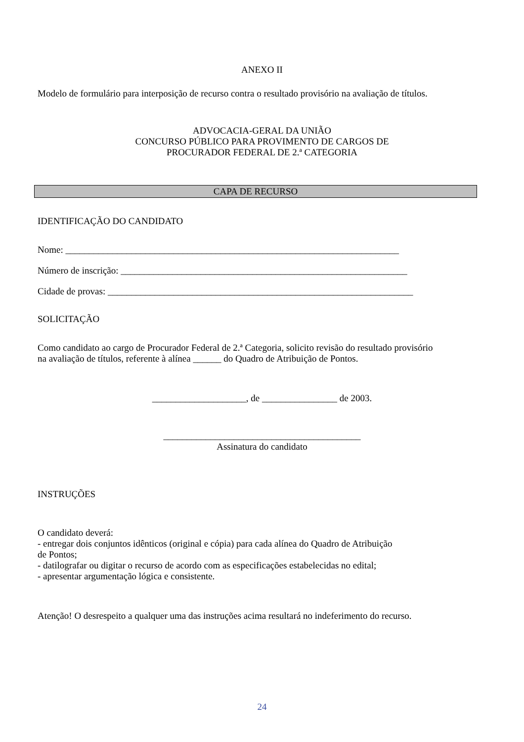ANEXO II
Modelo de formulário para interposição de recurso contra o resultado provisório na avaliação de títulos.
ADVOCACIA-GERAL DA UNIÃO
CONCURSO PÚBLICO PARA PROVIMENTO DE CARGOS DE
PROCURADOR FEDERAL DE 2.ª CATEGORIA
CAPA DE RECURSO
IDENTIFICAÇÃO DO CANDIDATO
Nome: _______________________________________________________________________
Número de inscrição: _____________________________________________________________
Cidade de provas: _________________________________________________________________
SOLICITAÇÃO
Como candidato ao cargo de Procurador Federal de 2.ª Categoria, solicito revisão do resultado provisório
na avaliação de títulos, referente à alínea ______ do Quadro de Atribuição de Pontos.
____________________, de ________________ de 2003.
__________________________________________
Assinatura do candidato
INSTRUÇÕES
O candidato deverá:
- entregar dois conjuntos idênticos (original e cópia) para cada alínea do Quadro de Atribuição
de Pontos;
- datilografar ou digitar o recurso de acordo com as especificações estabelecidas no edital;
- apresentar argumentação lógica e consistente.
Atenção! O desrespeito a qualquer uma das instruções acima resultará no indeferimento do recurso.
24